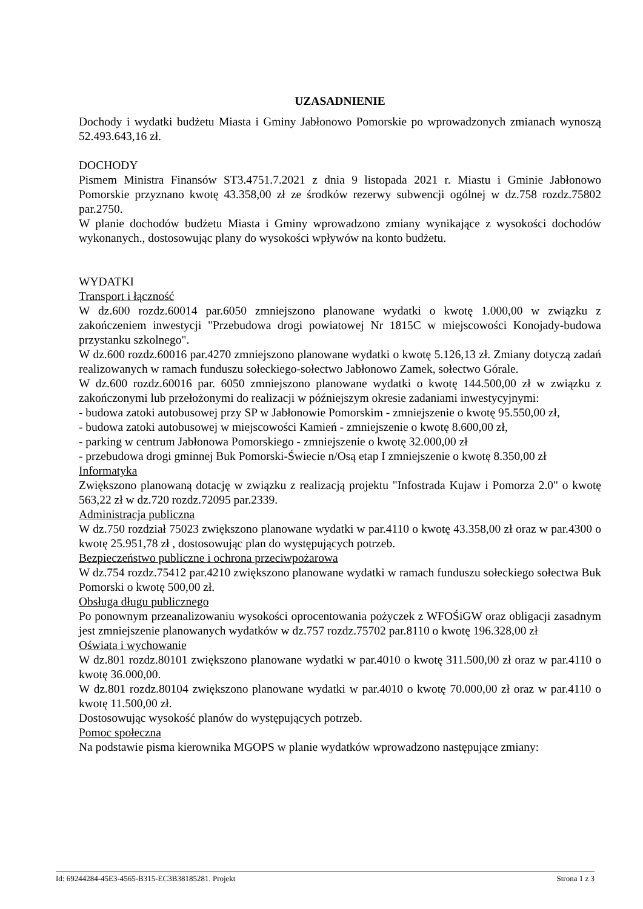UZASADNIENIE
Dochody i wydatki budżetu Miasta i Gminy Jabłonowo Pomorskie po wprowadzonych zmianach wynoszą 52.493.643,16 zł.
DOCHODY
Pismem Ministra Finansów ST3.4751.7.2021 z dnia 9 listopada 2021 r. Miastu i Gminie Jabłonowo Pomorskie przyznano kwotę 43.358,00 zł ze środków rezerwy subwencji ogólnej w dz.758 rozdz.75802 par.2750.
W planie dochodów budżetu Miasta i Gminy wprowadzono zmiany wynikające z wysokości dochodów wykonanych., dostosowując plany do wysokości wpływów na konto budżetu.
WYDATKI
Transport i łączność
W dz.600 rozdz.60014 par.6050 zmniejszono planowane wydatki o kwotę 1.000,00 w związku z zakończeniem inwestycji "Przebudowa drogi powiatowej Nr 1815C w miejscowości Konojady-budowa przystanku szkolnego".
W dz.600 rozdz.60016 par.4270 zmniejszono planowane wydatki o kwotę 5.126,13 zł. Zmiany dotyczą zadań realizowanych w ramach funduszu sołeckiego-sołectwo Jabłonowo Zamek, sołectwo Górale.
W dz.600 rozdz.60016 par. 6050 zmniejszono planowane wydatki o kwotę 144.500,00 zł w związku z zakończonymi lub przełożonymi do realizacji w późniejszym okresie zadaniami inwestycyjnymi:
- budowa zatoki autobusowej przy SP w Jabłonowie Pomorskim - zmniejszenie o kwotę 95.550,00 zł,
- budowa zatoki autobusowej w miejscowości Kamień - zmniejszenie o kwotę 8.600,00 zł,
- parking w centrum Jabłonowa Pomorskiego - zmniejszenie o kwotę 32.000,00 zł
- przebudowa drogi gminnej Buk Pomorski-Świecie n/Osą etap I zmniejszenie o kwotę 8.350,00 zł
Informatyka
Zwiększono planowaną dotację w związku z realizacją projektu "Infostrada Kujaw i Pomorza 2.0" o kwotę 563,22 zł w dz.720 rozdz.72095 par.2339.
Administracja publiczna
W dz.750 rozdział 75023 zwiększono planowane wydatki w par.4110 o kwotę 43.358,00 zł oraz w par.4300 o kwotę 25.951,78 zł , dostosowując plan do występujących potrzeb.
Bezpieczeństwo publiczne i ochrona przeciwpożarowa
W dz.754 rozdz.75412 par.4210 zwiększono planowane wydatki w ramach funduszu sołeckiego sołectwa Buk Pomorski o kwotę 500,00 zł.
Obsługa długu publicznego
Po ponownym przeanalizowaniu wysokości oprocentowania pożyczek z WFOŚiGW oraz obligacji zasadnym jest zmniejszenie planowanych wydatków w dz.757 rozdz.75702 par.8110 o kwotę 196.328,00 zł
Oświata i wychowanie
W dz.801 rozdz.80101 zwiększono planowane wydatki w par.4010 o kwotę 311.500,00 zł oraz w par.4110 o kwotę 36.000,00.
W dz.801 rozdz.80104 zwiększono planowane wydatki w par.4010 o kwotę 70.000,00 zł oraz w par.4110 o kwotę 11.500,00 zł.
Dostosowując wysokość planów do występujących potrzeb.
Pomoc społeczna
Na podstawie pisma kierownika MGOPS w planie wydatków wprowadzono następujące zmiany:
Id: 69244284-45E3-4565-B315-EC3B38185281. Projekt Strona 1 z 3